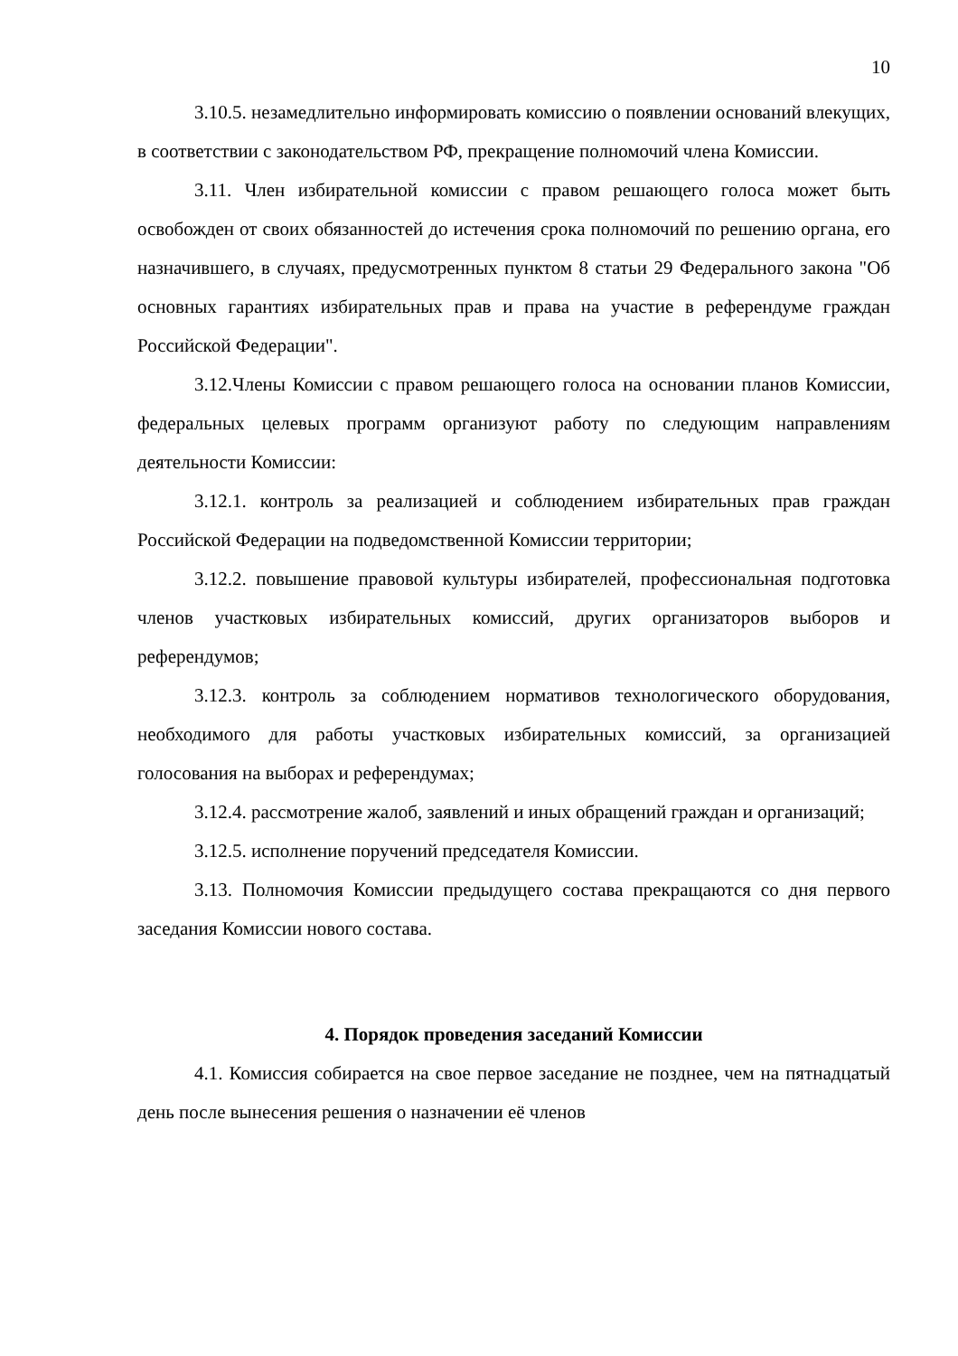10
3.10.5. незамедлительно информировать комиссию о появлении оснований влекущих, в соответствии с законодательством РФ, прекращение полномочий члена Комиссии.
3.11. Член избирательной комиссии с правом решающего голоса может быть освобожден от своих обязанностей до истечения срока полномочий по решению органа, его назначившего, в случаях, предусмотренных пунктом 8 статьи 29 Федерального закона "Об основных гарантиях избирательных прав и права на участие в референдуме граждан Российской Федерации".
3.12.Члены Комиссии с правом решающего голоса на основании планов Комиссии, федеральных целевых программ организуют работу по следующим направлениям деятельности Комиссии:
3.12.1. контроль за реализацией и соблюдением избирательных прав граждан Российской Федерации на подведомственной Комиссии территории;
3.12.2. повышение правовой культуры избирателей, профессиональная подготовка членов участковых избирательных комиссий, других организаторов выборов и референдумов;
3.12.3. контроль за соблюдением нормативов технологического оборудования, необходимого для работы участковых избирательных комиссий, за организацией голосования на выборах и референдумах;
3.12.4. рассмотрение жалоб, заявлений и иных обращений граждан и организаций;
3.12.5. исполнение поручений председателя Комиссии.
3.13. Полномочия Комиссии предыдущего состава прекращаются со дня первого заседания Комиссии нового состава.
4. Порядок проведения заседаний Комиссии
4.1. Комиссия собирается на свое первое заседание не позднее, чем на пятнадцатый день после вынесения решения о назначении её членов